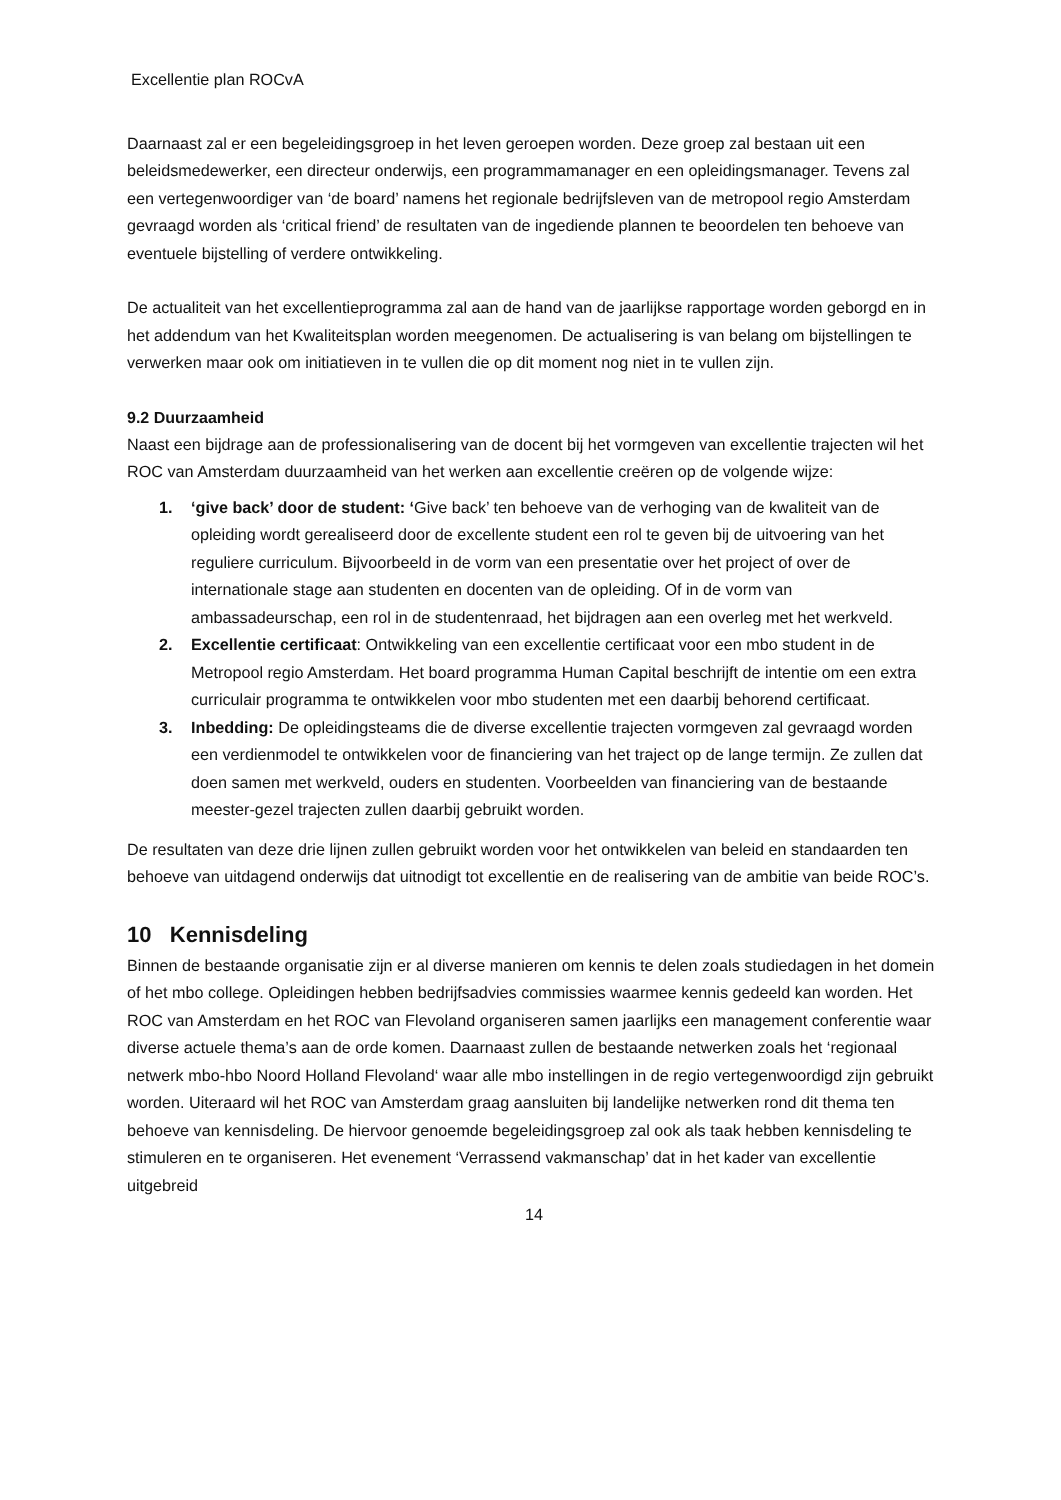Excellentie plan ROCvA
Daarnaast zal er een begeleidingsgroep in het leven geroepen worden. Deze groep zal bestaan uit een beleidsmedewerker, een directeur onderwijs, een programmamanager en een opleidingsmanager. Tevens zal een vertegenwoordiger van ‘de board’ namens het regionale bedrijfsleven van de metropool regio Amsterdam gevraagd worden als ‘critical friend’ de resultaten van de ingediende plannen te beoordelen ten behoeve van eventuele bijstelling of verdere ontwikkeling.
De actualiteit van het excellentieprogramma zal aan de hand van de jaarlijkse rapportage worden geborgd en in het addendum van het Kwaliteitsplan worden meegenomen. De actualisering is van belang om bijstellingen te verwerken maar ook om initiatieven in te vullen die op dit moment nog niet in te vullen zijn.
9.2 Duurzaamheid
Naast een bijdrage aan de professionalisering van de docent bij het vormgeven van excellentie trajecten wil het ROC van Amsterdam duurzaamheid van het werken aan excellentie creëren op de volgende wijze:
1. ‘give back’ door de student: ‘Give back’ ten behoeve van de verhoging van de kwaliteit van de opleiding wordt gerealiseerd door de excellente student een rol te geven bij de uitvoering van het reguliere curriculum. Bijvoorbeeld in de vorm van een presentatie over het project of over de internationale stage aan studenten en docenten van de opleiding. Of in de vorm van ambassadeurschap, een rol in de studentenraad, het bijdragen aan een overleg met het werkveld.
2. Excellentie certificaat: Ontwikkeling van een excellentie certificaat voor een mbo student in de Metropool regio Amsterdam. Het board programma Human Capital beschrijft de intentie om een extra curriculair programma te ontwikkelen voor mbo studenten met een daarbij behorend certificaat.
3. Inbedding: De opleidingsteams die de diverse excellentie trajecten vormgeven zal gevraagd worden een verdienmodel te ontwikkelen voor de financiering van het traject op de lange termijn. Ze zullen dat doen samen met werkveld, ouders en studenten. Voorbeelden van financiering van de bestaande meester-gezel trajecten zullen daarbij gebruikt worden.
De resultaten van deze drie lijnen zullen gebruikt worden voor het ontwikkelen van beleid en standaarden ten behoeve van uitdagend onderwijs dat uitnodigt tot excellentie en de realisering van de ambitie van beide ROC’s.
10 Kennisdeling
Binnen de bestaande organisatie zijn er al diverse manieren om kennis te delen zoals studiedagen in het domein of het mbo college. Opleidingen hebben bedrijfsadvies commissies waarmee kennis gedeeld kan worden. Het ROC van Amsterdam en het ROC van Flevoland organiseren samen jaarlijks een management conferentie waar diverse actuele thema’s aan de orde komen. Daarnaast zullen de bestaande netwerken zoals het ‘regionaal netwerk mbo-hbo Noord Holland Flevoland‘ waar alle mbo instellingen in de regio vertegenwoordigd zijn gebruikt worden. Uiteraard wil het ROC van Amsterdam graag aansluiten bij landelijke netwerken rond dit thema ten behoeve van kennisdeling. De hiervoor genoemde begeleidingsgroep zal ook als taak hebben kennisdeling te stimuleren en te organiseren. Het evenement ‘Verrassend vakmanschap’ dat in het kader van excellentie uitgebreid
14